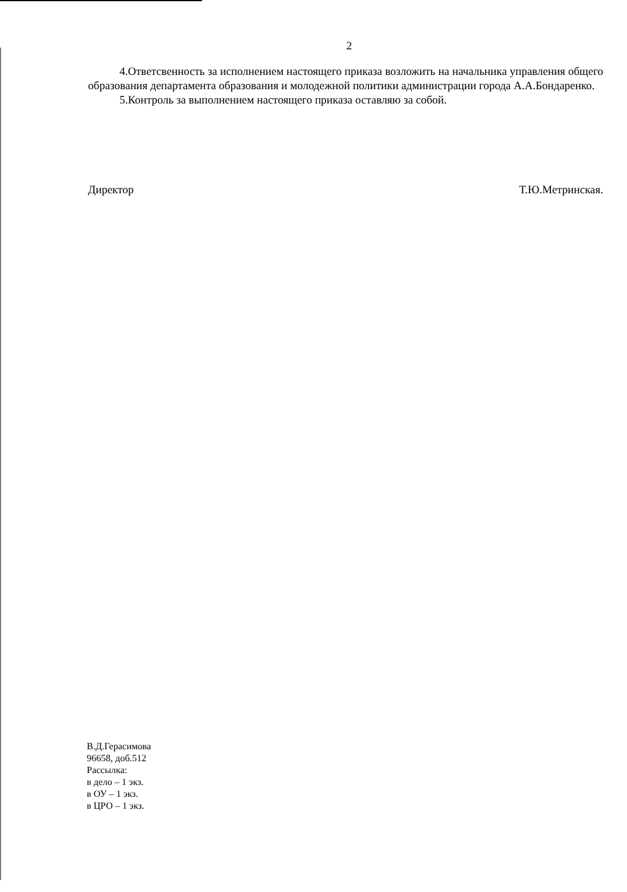2
4.Ответсвенность за исполнением настоящего приказа возложить на начальника управления общего образования департамента образования и молодежной политики администрации города А.А.Бондаренко.
5.Контроль за выполнением настоящего приказа оставляю за собой.
Директор Т.Ю.Метринская.
В.Д.Герасимова
96658, доб.512
Рассылка:
в дело – 1 экз.
в ОУ – 1 экз.
в ЦРО – 1 экз.